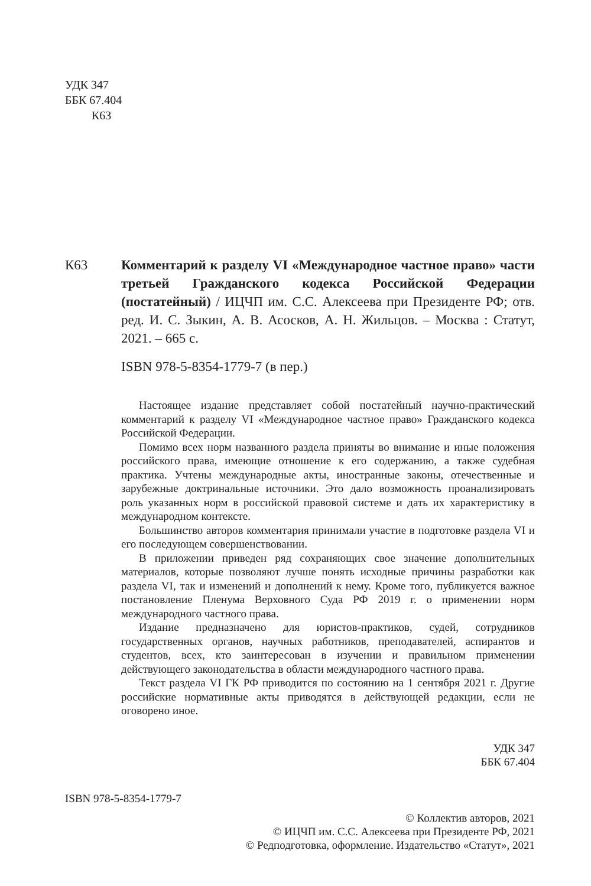УДК 347
ББК 67.404
К63
К63 Комментарий к разделу VI «Международное частное право» части третьей Гражданского кодекса Российской Федерации (постатейный) / ИЦЧП им. С.С. Алексеева при Президенте РФ; отв. ред. И. С. Зыкин, А. В. Асосков, А. Н. Жильцов. – Москва : Статут, 2021. – 665 с.
ISBN 978-5-8354-1779-7 (в пер.)
Настоящее издание представляет собой постатейный научно-практический комментарий к разделу VI «Международное частное право» Гражданского кодекса Российской Федерации.
Помимо всех норм названного раздела приняты во внимание и иные положения российского права, имеющие отношение к его содержанию, а также судебная практика. Учтены международные акты, иностранные законы, отечественные и зарубежные доктринальные источники. Это дало возможность проанализировать роль указанных норм в российской правовой системе и дать их характеристику в международном контексте.
Большинство авторов комментария принимали участие в подготовке раздела VI и его последующем совершенствовании.
В приложении приведен ряд сохраняющих свое значение дополнительных материалов, которые позволяют лучше понять исходные причины разработки как раздела VI, так и изменений и дополнений к нему. Кроме того, публикуется важное постановление Пленума Верховного Суда РФ 2019 г. о применении норм международного частного права.
Издание предназначено для юристов-практиков, судей, сотрудников государственных органов, научных работников, преподавателей, аспирантов и студентов, всех, кто заинтересован в изучении и правильном применении действующего законодательства в области международного частного права.
Текст раздела VI ГК РФ приводится по состоянию на 1 сентября 2021 г. Другие российские нормативные акты приводятся в действующей редакции, если не оговорено иное.
УДК 347
ББК 67.404
ISBN 978-5-8354-1779-7
© Коллектив авторов, 2021
© ИЦЧП им. С.С. Алексеева при Президенте РФ, 2021
© Редподготовка, оформление. Издательство «Статут», 2021